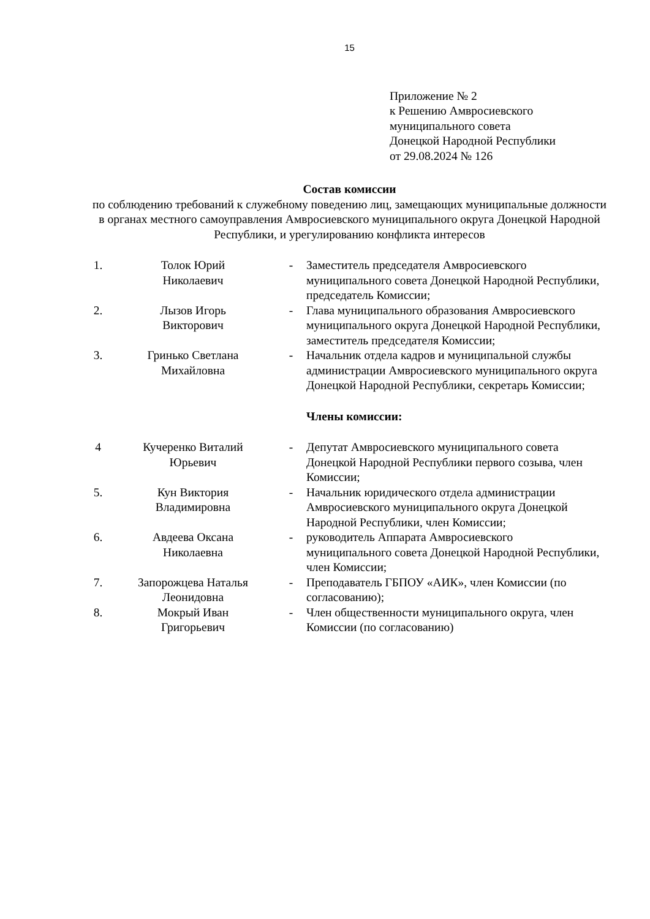15
Приложение № 2
к Решению Амвросиевского
муниципального совета
Донецкой Народной Республики
от 29.08.2024 № 126
Состав комиссии
по соблюдению требований к служебному поведению лиц, замещающих муниципальные должности в органах местного самоуправления Амвросиевского муниципального округа Донецкой Народной Республики, и урегулированию конфликта интересов
| 1. | Толок Юрий Николаевич | - | Заместитель председателя Амвросиевского муниципального совета Донецкой Народной Республики, председатель Комиссии; |
| 2. | Лызов Игорь Викторович | - | Глава муниципального образования Амвросиевского муниципального округа Донецкой Народной Республики, заместитель председателя Комиссии; |
| 3. | Гринько Светлана Михайловна | - | Начальник отдела кадров и муниципальной службы администрации Амвросиевского муниципального округа Донецкой Народной Республики, секретарь Комиссии; |
| | | | Члены комиссии: |
| 4 | Кучеренко Виталий Юрьевич | - | Депутат Амвросиевского муниципального совета Донецкой Народной Республики первого созыва, член Комиссии; |
| 5. | Кун Виктория Владимировна | - | Начальник юридического отдела администрации Амвросиевского муниципального округа Донецкой Народной Республики, член Комиссии; |
| 6. | Авдеева Оксана Николаевна | - | руководитель Аппарата Амвросиевского муниципального совета Донецкой Народной Республики, член Комиссии; |
| 7. | Запорожцева Наталья Леонидовна | - | Преподаватель ГБПОУ «АИК», член Комиссии (по согласованию); |
| 8. | Мокрый Иван Григорьевич | - | Член общественности муниципального округа, член Комиссии (по согласованию) |